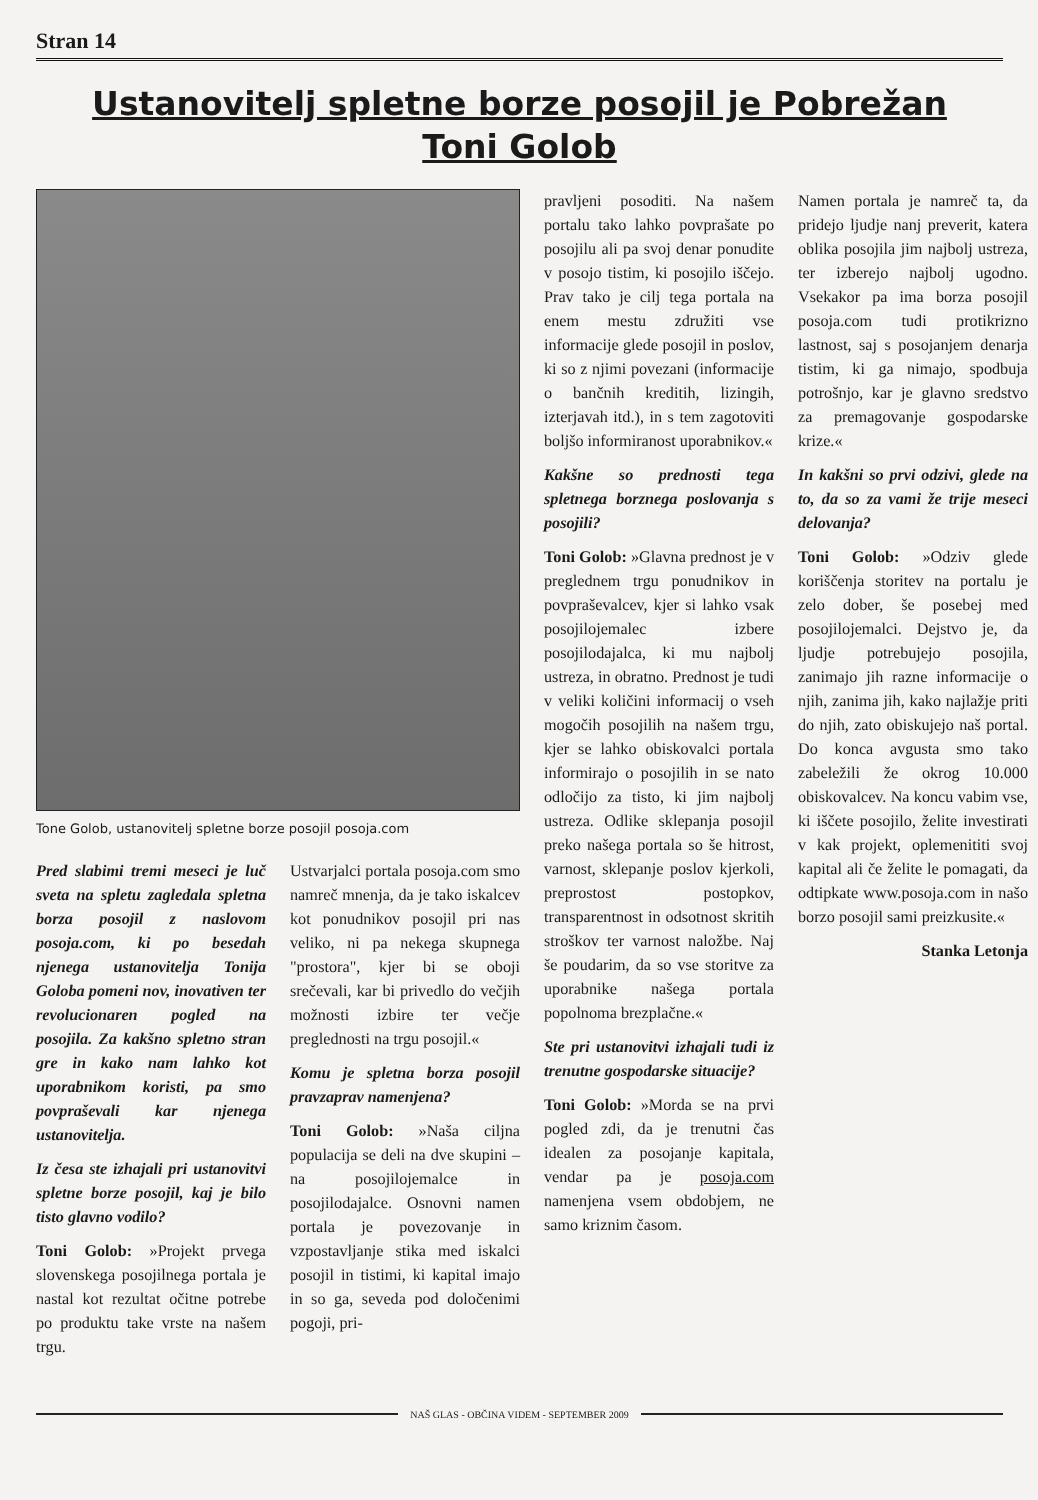Stran 14
Ustanovitelj spletne borze posojil je Pobrežan
Toni Golob
Tone Golob, ustanovitelj spletne borze posojil posoja.com
Pred slabimi tremi meseci je luč sveta na spletu zagledala spletna borza posojil z naslovom posoja.com, ki po besedah njenega ustanovitelja Tonija Goloba pomeni nov, inovativen ter revolucionaren pogled na posojila. Za kakšno spletno stran gre in kako nam lahko kot uporabnikom koristi, pa smo povpraševali kar njenega ustanovitelja.
Iz česa ste izhajali pri ustanovitvi spletne borze posojil, kaj je bilo tisto glavno vodilo?
Toni Golob: »Projekt prvega slovenskega posojilnega portala je nastal kot rezultat očitne potrebe po produktu take vrste na našem trgu.
Ustvarjalci portala posoja.com smo namreč mnenja, da je tako iskalcev kot ponudnikov posojil pri nas veliko, ni pa nekega skupnega "prostora", kjer bi se oboji srečevali, kar bi privedlo do večjih možnosti izbire ter večje preglednosti na trgu posojil.«
Komu je spletna borza posojil pravzaprav namenjena?
Toni Golob: »Naša ciljna populacija se deli na dve skupini – na posojilojemalce in posojilodajalce. Osnovni namen portala je povezovanje in vzpostavljanje stika med iskalci posojil in tistimi, ki kapital imajo in so ga, seveda pod določenimi pogoji, pri-
pravljeni posoditi. Na našem portalu tako lahko povprašate po posojilu ali pa svoj denar ponudite v posojo tistim, ki posojilo iščejo. Prav tako je cilj tega portala na enem mestu združiti vse informacije glede posojil in poslov, ki so z njimi povezani (informacije o bančnih kreditih, lizingih, izterjavah itd.), in s tem zagotoviti boljšo informiranost uporabnikov.«
Kakšne so prednosti tega spletnega borznega poslovanja s posojili?
Toni Golob: »Glavna prednost je v preglednem trgu ponudnikov in povpraševalcev, kjer si lahko vsak posojilojemalec izbere posojilodajalca, ki mu najbolj ustreza, in obratno. Prednost je tudi v veliki količini informacij o vseh mogočih posojilih na našem trgu, kjer se lahko obiskovalci portala informirajo o posojilih in se nato odločijo za tisto, ki jim najbolj ustreza. Odlike sklepanja posojil preko našega portala so še hitrost, varnost, sklepanje poslov kjerkoli, preprostost postopkov, transparentnost in odsotnost skritih stroškov ter varnost naložbe. Naj še poudarim, da so vse storitve za uporabnike našega portala popolnoma brezplačne.«
Ste pri ustanovitvi izhajali tudi iz trenutne gospodarske situacije?
Toni Golob: »Morda se na prvi pogled zdi, da je trenutni čas idealen za posojanje kapitala, vendar pa je posoja.com namenjena vsem obdobjem, ne samo kriznim časom.
Namen portala je namreč ta, da pridejo ljudje nanj preverit, katera oblika posojila jim najbolj ustreza, ter izberejo najbolj ugodno. Vsekakor pa ima borza posojil posoja.com tudi protikrizno lastnost, saj s posojanjem denarja tistim, ki ga nimajo, spodbuja potrošnjo, kar je glavno sredstvo za premagovanje gospodarske krize.«
In kakšni so prvi odzivi, glede na to, da so za vami že trije meseci delovanja?
Toni Golob: »Odziv glede koriščenja storitev na portalu je zelo dober, še posebej med posojilojemalci. Dejstvo je, da ljudje potrebujejo posojila, zanimajo jih razne informacije o njih, zanima jih, kako najlažje priti do njih, zato obiskujejo naš portal. Do konca avgusta smo tako zabeležili že okrog 10.000 obiskovalcev. Na koncu vabim vse, ki iščete posojilo, želite investirati v kak projekt, oplemenititi svoj kapital ali če želite le pomagati, da odtipkate www.posoja.com in našo borzo posojil sami preizkusite.«
Stanka Letonja
NAŠ GLAS - OBČINA VIDEM - SEPTEMBER 2009